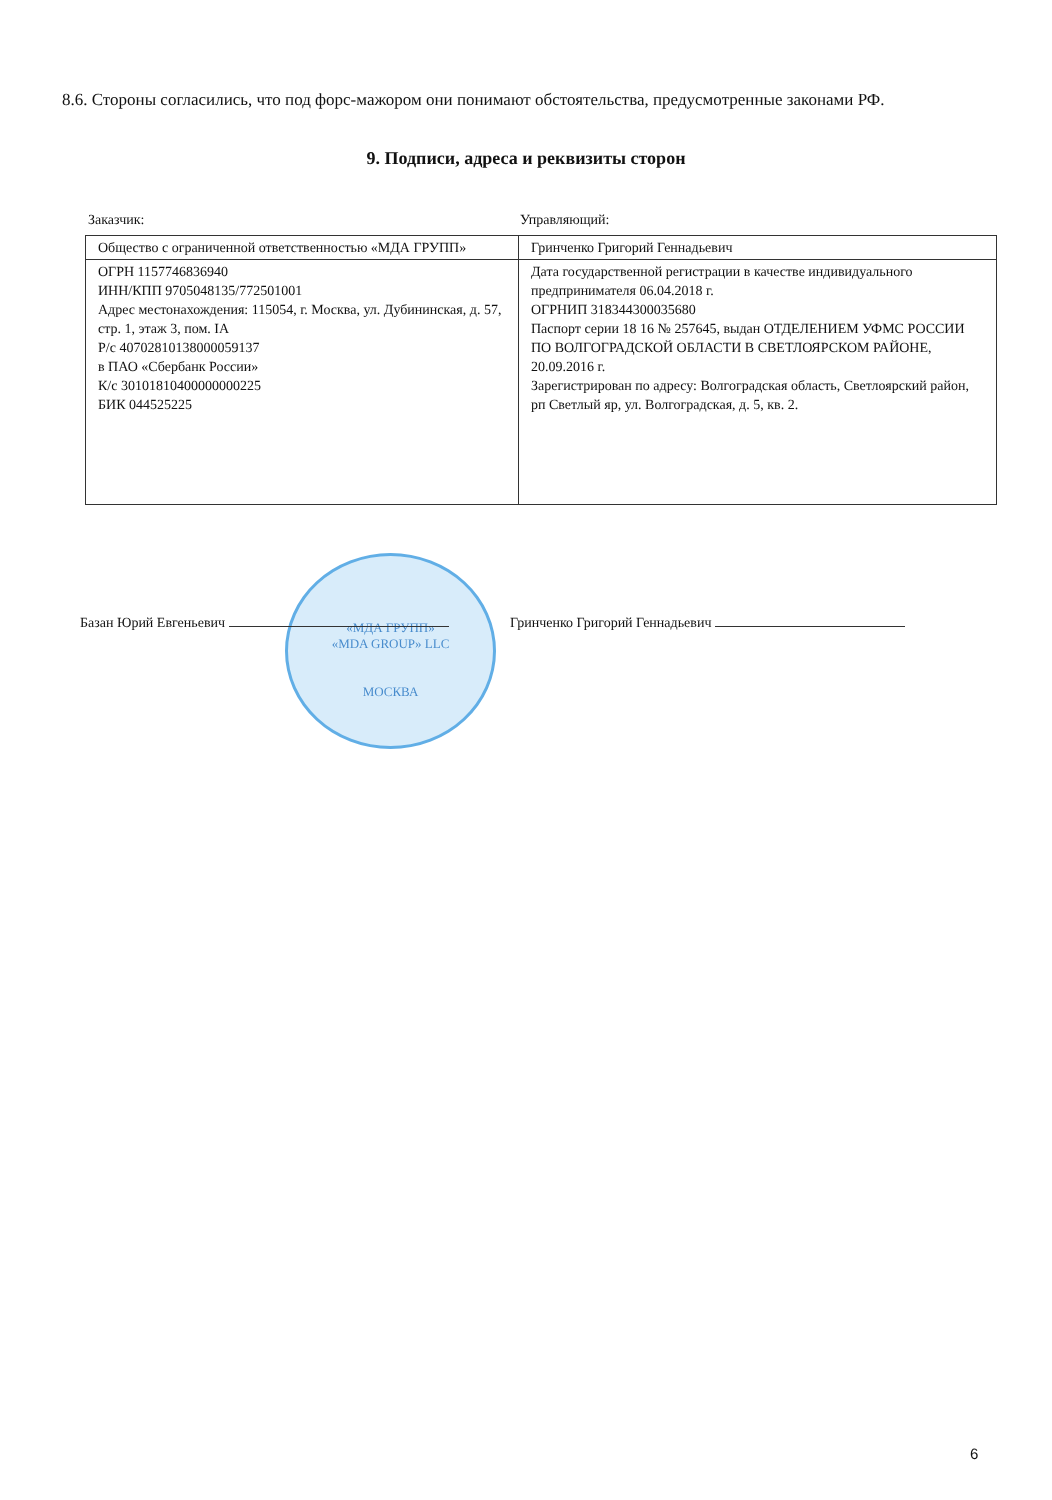8.6. Стороны согласились, что под форс-мажором они понимают обстоятельства, предусмотренные законами РФ.
9. Подписи, адреса и реквизиты сторон
Заказчик: Управляющий:
| Общество с ограниченной ответственностью «МДА ГРУПП» | Гринченко Григорий Геннадьевич |
| ОГРН 1157746836940 ИНН/КПП 9705048135/772501001 Адрес местонахождения: 115054, г. Москва, ул. Дубининская, д. 57, стр. 1, этаж 3, пом. IA Р/с 40702810138000059137 в ПАО «Сбербанк России» К/с 30101810400000000225 БИК 044525225 | Дата государственной регистрации в качестве индивидуального предпринимателя 06.04.2018 г. ОГРНИП 318344300035680 Паспорт серии 18 16 № 257645, выдан ОТДЕЛЕНИЕМ УФМС РОССИИ ПО ВОЛГОГРАДСКОЙ ОБЛАСТИ В СВЕТЛОЯРСКОМ РАЙОНЕ, 20.09.2016 г. Зарегистрирован по адресу: Волгоградская область, Светлоярский район, рп Светлый яр, ул. Волгоградская, д. 5, кв. 2. |
«МДА ГРУПП»
«MDA GROUP» LLC
МОСКВА
Базан Юрий Евгеньевич Гринченко Григорий Геннадьевич
6